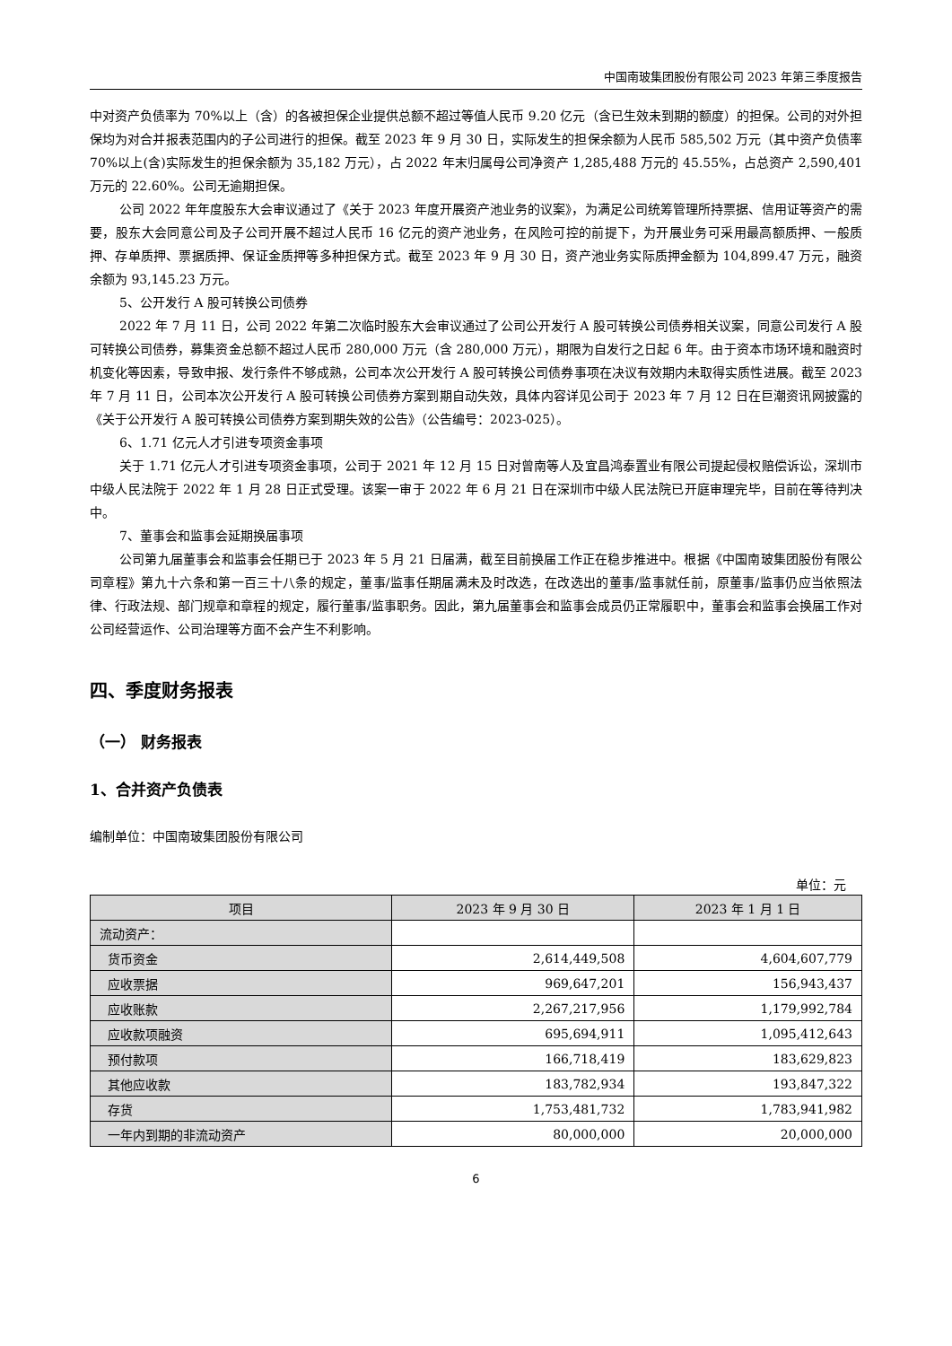中国南玻集团股份有限公司 2023 年第三季度报告
中对资产负债率为 70%以上（含）的各被担保企业提供总额不超过等值人民币 9.20 亿元（含已生效未到期的额度）的担保。公司的对外担保均为对合并报表范围内的子公司进行的担保。截至 2023 年 9 月 30 日，实际发生的担保余额为人民币 585,502 万元（其中资产负债率 70%以上(含)实际发生的担保余额为 35,182 万元），占 2022 年末归属母公司净资产 1,285,488 万元的 45.55%，占总资产 2,590,401 万元的 22.60%。公司无逾期担保。
公司 2022 年年度股东大会审议通过了《关于 2023 年度开展资产池业务的议案》，为满足公司统筹管理所持票据、信用证等资产的需要，股东大会同意公司及子公司开展不超过人民币 16 亿元的资产池业务，在风险可控的前提下，为开展业务可采用最高额质押、一般质押、存单质押、票据质押、保证金质押等多种担保方式。截至 2023 年 9 月 30 日，资产池业务实际质押金额为 104,899.47 万元，融资余额为 93,145.23 万元。
5、公开发行 A 股可转换公司债券
2022 年 7 月 11 日，公司 2022 年第二次临时股东大会审议通过了公司公开发行 A 股可转换公司债券相关议案，同意公司发行 A 股可转换公司债券，募集资金总额不超过人民币 280,000 万元（含 280,000 万元），期限为自发行之日起 6 年。由于资本市场环境和融资时机变化等因素，导致申报、发行条件不够成熟，公司本次公开发行 A 股可转换公司债券事项在决议有效期内未取得实质性进展。截至 2023 年 7 月 11 日，公司本次公开发行 A 股可转换公司债券方案到期自动失效，具体内容详见公司于 2023 年 7 月 12 日在巨潮资讯网披露的《关于公开发行 A 股可转换公司债券方案到期失效的公告》（公告编号：2023-025）。
6、1.71 亿元人才引进专项资金事项
关于 1.71 亿元人才引进专项资金事项，公司于 2021 年 12 月 15 日对曾南等人及宜昌鸿泰置业有限公司提起侵权赔偿诉讼，深圳市中级人民法院于 2022 年 1 月 28 日正式受理。该案一审于 2022 年 6 月 21 日在深圳市中级人民法院已开庭审理完毕，目前在等待判决中。
7、董事会和监事会延期换届事项
公司第九届董事会和监事会任期已于 2023 年 5 月 21 日届满，截至目前换届工作正在稳步推进中。根据《中国南玻集团股份有限公司章程》第九十六条和第一百三十八条的规定，董事/监事任期届满未及时改选，在改选出的董事/监事就任前，原董事/监事仍应当依照法律、行政法规、部门规章和章程的规定，履行董事/监事职务。因此，第九届董事会和监事会成员仍正常履职中，董事会和监事会换届工作对公司经营运作、公司治理等方面不会产生不利影响。
四、季度财务报表
（一） 财务报表
1、合并资产负债表
编制单位：中国南玻集团股份有限公司
单位：元
| 项目 | 2023 年 9 月 30 日 | 2023 年 1 月 1 日 |
| --- | --- | --- |
| 流动资产： | | |
| 货币资金 | 2,614,449,508 | 4,604,607,779 |
| 应收票据 | 969,647,201 | 156,943,437 |
| 应收账款 | 2,267,217,956 | 1,179,992,784 |
| 应收款项融资 | 695,694,911 | 1,095,412,643 |
| 预付款项 | 166,718,419 | 183,629,823 |
| 其他应收款 | 183,782,934 | 193,847,322 |
| 存货 | 1,753,481,732 | 1,783,941,982 |
| 一年内到期的非流动资产 | 80,000,000 | 20,000,000 |
6